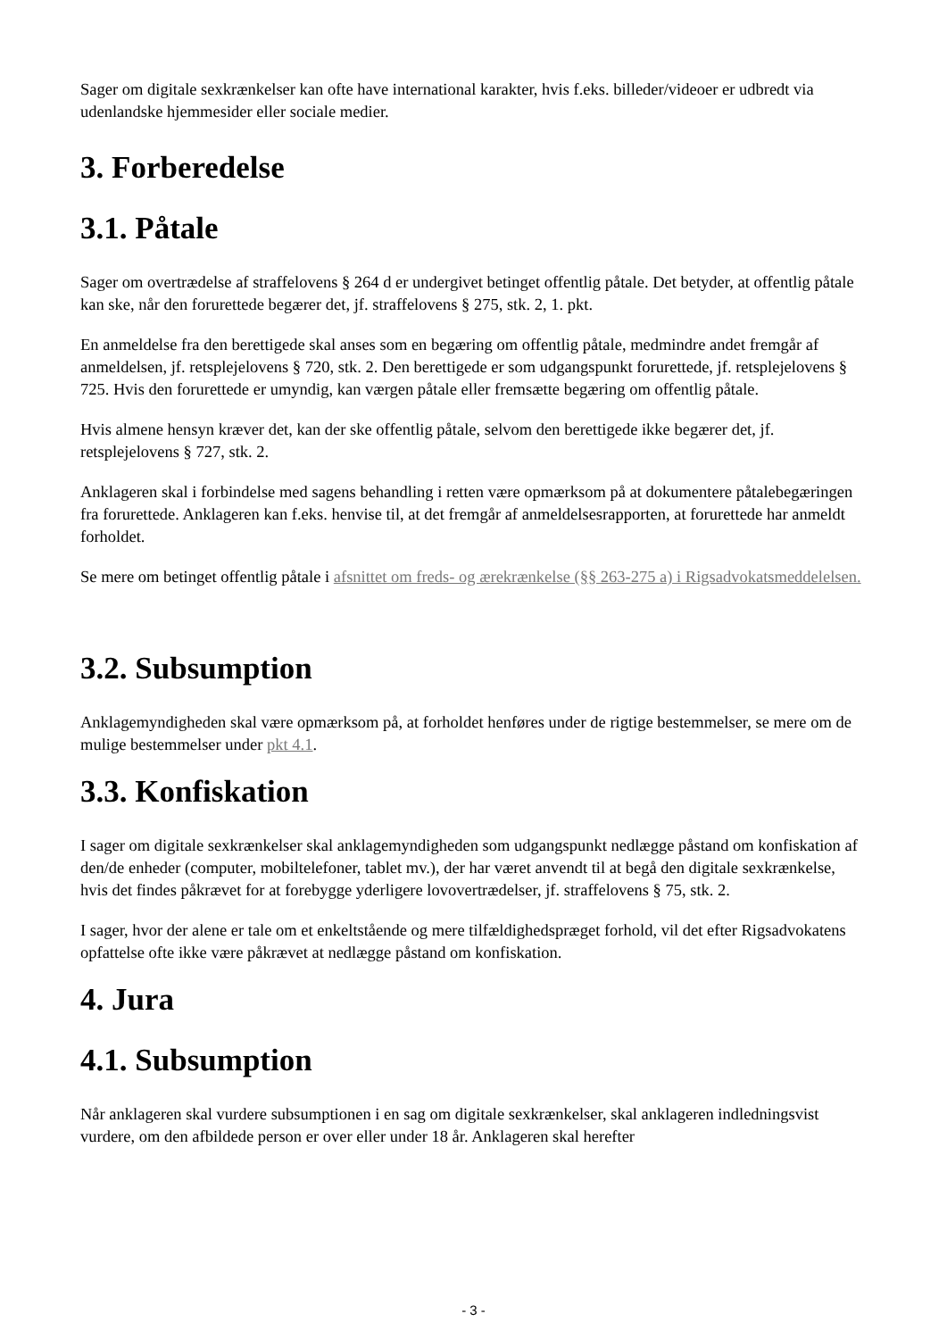Sager om digitale sexkrænkelser kan ofte have international karakter, hvis f.eks. billeder/videoer er udbredt via udenlandske hjemmesider eller sociale medier.
3. Forberedelse
3.1. Påtale
Sager om overtrædelse af straffelovens § 264 d er undergivet betinget offentlig påtale. Det betyder, at offentlig påtale kan ske, når den forurettede begærer det, jf. straffelovens § 275, stk. 2, 1. pkt.
En anmeldelse fra den berettigede skal anses som en begæring om offentlig påtale, medmindre andet fremgår af anmeldelsen, jf. retsplejelovens § 720, stk. 2. Den berettigede er som udgangspunkt forurettede, jf. retsplejelovens § 725. Hvis den forurettede er umyndig, kan værgen påtale eller fremsætte begæring om offentlig påtale.
Hvis almene hensyn kræver det, kan der ske offentlig påtale, selvom den berettigede ikke begærer det, jf. retsplejelovens § 727, stk. 2.
Anklageren skal i forbindelse med sagens behandling i retten være opmærksom på at dokumentere påtalebegæringen fra forurettede. Anklageren kan f.eks. henvise til, at det fremgår af anmeldelsesrapporten, at forurettede har anmeldt forholdet.
Se mere om betinget offentlig påtale i afsnittet om freds- og ærekrænkelse (§§ 263-275 a) i Rigsadvokatsmeddelelsen.
3.2. Subsumption
Anklagemyndigheden skal være opmærksom på, at forholdet henføres under de rigtige bestemmelser, se mere om de mulige bestemmelser under pkt 4.1.
3.3. Konfiskation
I sager om digitale sexkrænkelser skal anklagemyndigheden som udgangspunkt nedlægge påstand om konfiskation af den/de enheder (computer, mobiltelefoner, tablet mv.), der har været anvendt til at begå den digitale sexkrænkelse, hvis det findes påkrævet for at forebygge yderligere lovovertrædelser, jf. straffelovens § 75, stk. 2.
I sager, hvor der alene er tale om et enkeltstående og mere tilfældighedspræget forhold, vil det efter Rigsadvokatens opfattelse ofte ikke være påkrævet at nedlægge påstand om konfiskation.
4. Jura
4.1. Subsumption
Når anklageren skal vurdere subsumptionen i en sag om digitale sexkrænkelser, skal anklageren indledningsvist vurdere, om den afbildede person er over eller under 18 år. Anklageren skal herefter
- 3 -